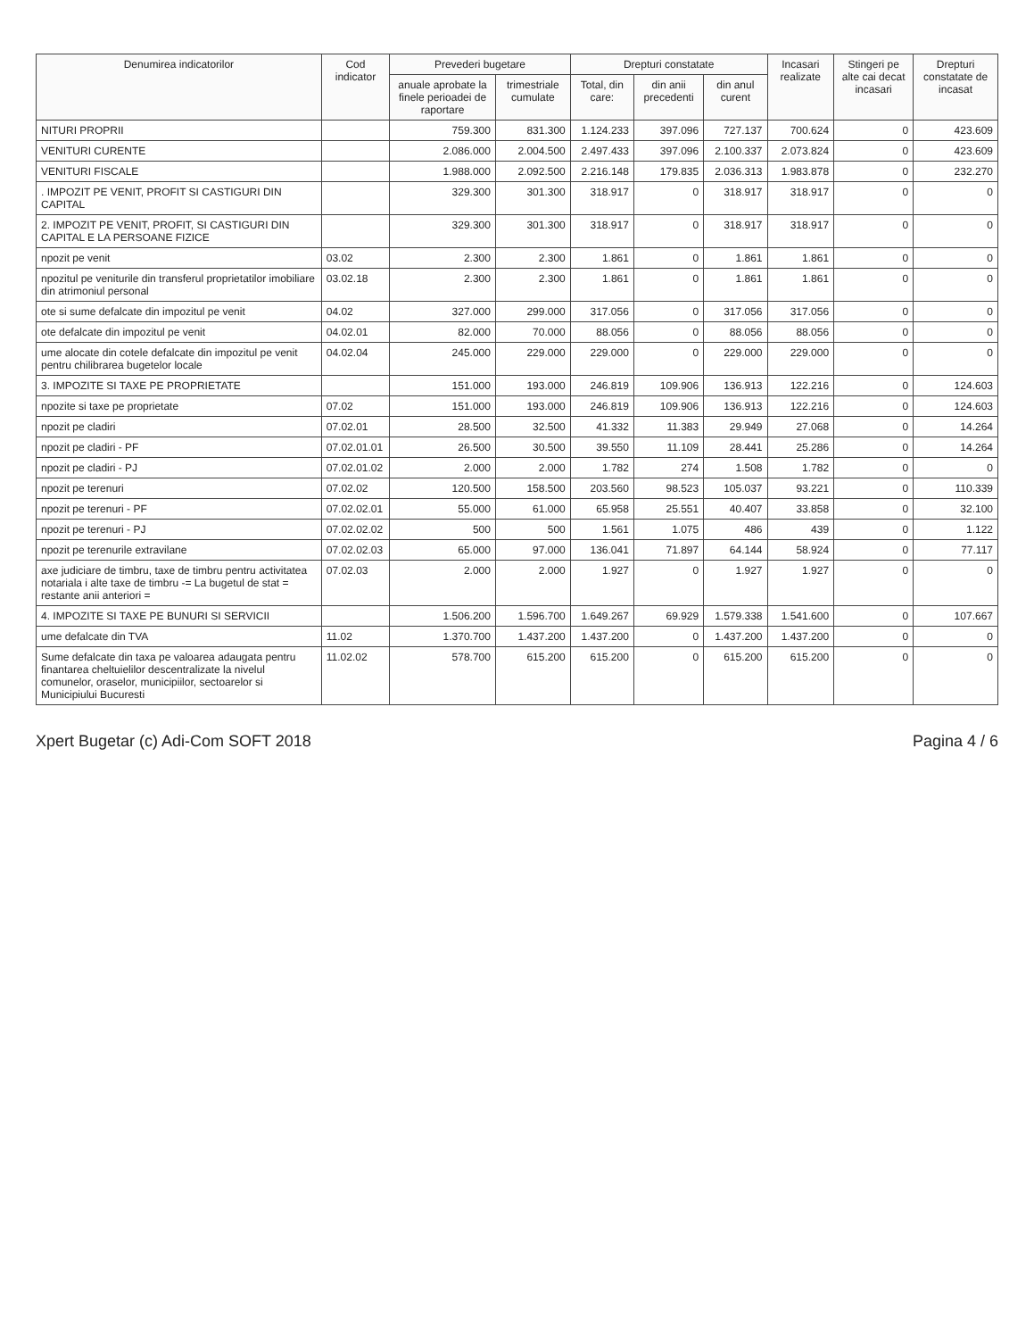| Denumirea indicatorilor | Cod indicator | Prevederi bugetare | | Drepturi constatate | | | Incasari realizate | Stingeri pe alte cai decat incasari | Drepturi constatate de incasat |
| --- | --- | --- | --- | --- | --- | --- | --- | --- | --- |
| | | anuale aprobate la finele perioadei de raportare | trimestriale cumulate | Total, din care: | din anii precedenti | din anul curent | | | |
| NITURI PROPRII | | 759.300 | 831.300 | 1.124.233 | 397.096 | 727.137 | 700.624 | 0 | 423.609 |
| VENITURI CURENTE | | 2.086.000 | 2.004.500 | 2.497.433 | 397.096 | 2.100.337 | 2.073.824 | 0 | 423.609 |
| VENITURI FISCALE | | 1.988.000 | 2.092.500 | 2.216.148 | 179.835 | 2.036.313 | 1.983.878 | 0 | 232.270 |
| . IMPOZIT PE VENIT, PROFIT SI CASTIGURI DIN CAPITAL | | 329.300 | 301.300 | 318.917 | 0 | 318.917 | 318.917 | 0 | 0 |
| 2. IMPOZIT PE VENIT, PROFIT, SI CASTIGURI DIN CAPITAL E LA PERSOANE FIZICE | | 329.300 | 301.300 | 318.917 | 0 | 318.917 | 318.917 | 0 | 0 |
| npozit pe venit | 03.02 | 2.300 | 2.300 | 1.861 | 0 | 1.861 | 1.861 | 0 | 0 |
| npozitul pe veniturile din transferul proprietatilor imobiliare din atrimoniul personal | 03.02.18 | 2.300 | 2.300 | 1.861 | 0 | 1.861 | 1.861 | 0 | 0 |
| ote si sume defalcate din impozitul pe venit | 04.02 | 327.000 | 299.000 | 317.056 | 0 | 317.056 | 317.056 | 0 | 0 |
| ote defalcate din impozitul pe venit | 04.02.01 | 82.000 | 70.000 | 88.056 | 0 | 88.056 | 88.056 | 0 | 0 |
| ume alocate din cotele defalcate din impozitul pe venit pentru chilibrarea bugetelor locale | 04.02.04 | 245.000 | 229.000 | 229.000 | 0 | 229.000 | 229.000 | 0 | 0 |
| 3. IMPOZITE SI TAXE PE PROPRIETATE | | 151.000 | 193.000 | 246.819 | 109.906 | 136.913 | 122.216 | 0 | 124.603 |
| npozite si taxe pe proprietate | 07.02 | 151.000 | 193.000 | 246.819 | 109.906 | 136.913 | 122.216 | 0 | 124.603 |
| npozit pe cladiri | 07.02.01 | 28.500 | 32.500 | 41.332 | 11.383 | 29.949 | 27.068 | 0 | 14.264 |
| npozit pe cladiri - PF | 07.02.01.01 | 26.500 | 30.500 | 39.550 | 11.109 | 28.441 | 25.286 | 0 | 14.264 |
| npozit pe cladiri - PJ | 07.02.01.02 | 2.000 | 2.000 | 1.782 | 274 | 1.508 | 1.782 | 0 | 0 |
| npozit pe terenuri | 07.02.02 | 120.500 | 158.500 | 203.560 | 98.523 | 105.037 | 93.221 | 0 | 110.339 |
| npozit pe terenuri - PF | 07.02.02.01 | 55.000 | 61.000 | 65.958 | 25.551 | 40.407 | 33.858 | 0 | 32.100 |
| npozit pe terenuri - PJ | 07.02.02.02 | 500 | 500 | 1.561 | 1.075 | 486 | 439 | 0 | 1.122 |
| npozit pe terenurile extravilane | 07.02.02.03 | 65.000 | 97.000 | 136.041 | 71.897 | 64.144 | 58.924 | 0 | 77.117 |
| axe judiciare de timbru, taxe de timbru pentru activitatea notariala i alte taxe de timbru -= La bugetul de stat = restante anii anteriori = | 07.02.03 | 2.000 | 2.000 | 1.927 | 0 | 1.927 | 1.927 | 0 | 0 |
| 4. IMPOZITE SI TAXE PE BUNURI SI SERVICII | | 1.506.200 | 1.596.700 | 1.649.267 | 69.929 | 1.579.338 | 1.541.600 | 0 | 107.667 |
| ume defalcate din TVA | 11.02 | 1.370.700 | 1.437.200 | 1.437.200 | 0 | 1.437.200 | 1.437.200 | 0 | 0 |
| Sume defalcate din taxa pe valoarea adaugata pentru finantarea cheltuielilor descentralizate la nivelul comunelor, oraselor, municipiilor, sectoarelor si Municipiului Bucuresti | 11.02.02 | 578.700 | 615.200 | 615.200 | 0 | 615.200 | 615.200 | 0 | 0 |
Xpert Bugetar (c) Adi-Com SOFT 2018 Pagina 4 / 6